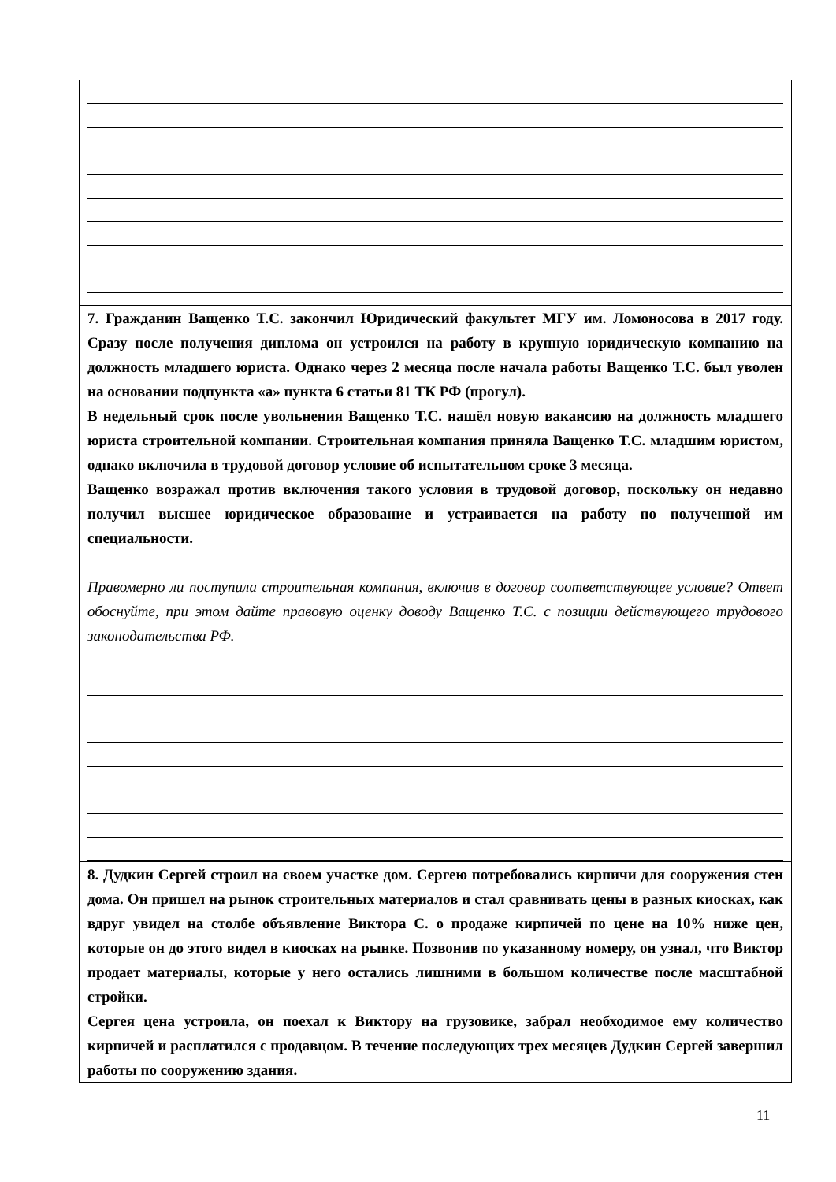7. Гражданин Ващенко Т.С. закончил Юридический факультет МГУ им. Ломоносова в 2017 году. Сразу после получения диплома он устроился на работу в крупную юридическую компанию на должность младшего юриста. Однако через 2 месяца после начала работы Ващенко Т.С. был уволен на основании подпункта «а» пункта 6 статьи 81 ТК РФ (прогул).
В недельный срок после увольнения Ващенко Т.С. нашёл новую вакансию на должность младшего юриста строительной компании. Строительная компания приняла Ващенко Т.С. младшим юристом, однако включила в трудовой договор условие об испытательном сроке 3 месяца.
Ващенко возражал против включения такого условия в трудовой договор, поскольку он недавно получил высшее юридическое образование и устраивается на работу по полученной им специальности.
Правомерно ли поступила строительная компания, включив в договор соответствующее условие? Ответ обоснуйте, при этом дайте правовую оценку доводу Ващенко Т.С. с позиции действующего трудового законодательства РФ.
8. Дудкин Сергей строил на своем участке дом. Сергею потребовались кирпичи для сооружения стен дома. Он пришел на рынок строительных материалов и стал сравнивать цены в разных киосках, как вдруг увидел на столбе объявление Виктора С. о продаже кирпичей по цене на 10% ниже цен, которые он до этого видел в киосках на рынке. Позвонив по указанному номеру, он узнал, что Виктор продает материалы, которые у него остались лишними в большом количестве после масштабной стройки.
Сергея цена устроила, он поехал к Виктору на грузовике, забрал необходимое ему количество кирпичей и расплатился с продавцом. В течение последующих трех месяцев Дудкин Сергей завершил работы по сооружению здания.
11